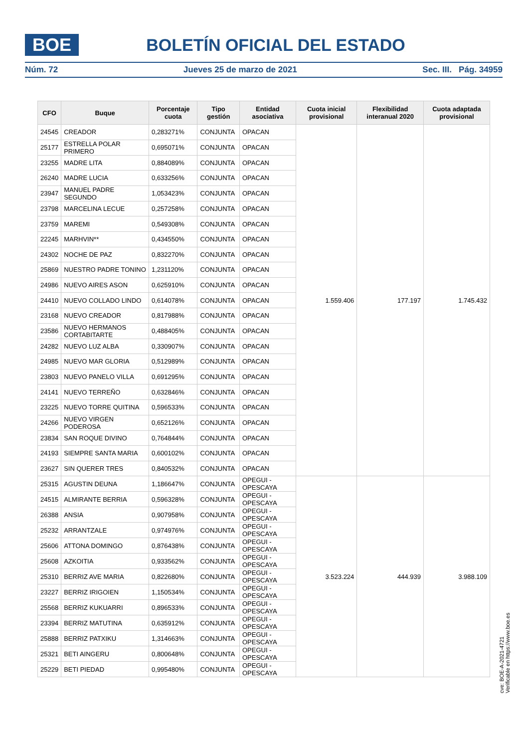BOE
BOLETÍN OFICIAL DEL ESTADO
Núm. 72 Jueves 25 de marzo de 2021 Sec. III. Pág. 34959
| CFO | Buque | Porcentaje cuota | Tipo gestión | Entidad asociativa | Cuota inicial provisional | Flexibilidad interanual 2020 | Cuota adaptada provisional |
| --- | --- | --- | --- | --- | --- | --- | --- |
| 24545 | CREADOR | 0,283271% | CONJUNTA | OPACAN | 1.559.406 | 177.197 | 1.745.432 |
| 25177 | ESTRELLA POLAR PRIMERO | 0,695071% | CONJUNTA | OPACAN | | | |
| 23255 | MADRE LITA | 0,884089% | CONJUNTA | OPACAN | | | |
| 26240 | MADRE LUCIA | 0,633256% | CONJUNTA | OPACAN | | | |
| 23947 | MANUEL PADRE SEGUNDO | 1,053423% | CONJUNTA | OPACAN | | | |
| 23798 | MARCELINA LECUE | 0,257258% | CONJUNTA | OPACAN | | | |
| 23759 | MAREMI | 0,549308% | CONJUNTA | OPACAN | | | |
| 22245 | MARHVIN** | 0,434550% | CONJUNTA | OPACAN | | | |
| 24302 | NOCHE DE PAZ | 0,832270% | CONJUNTA | OPACAN | | | |
| 25869 | NUESTRO PADRE TONINO | 1,231120% | CONJUNTA | OPACAN | | | |
| 24986 | NUEVO AIRES ASON | 0,625910% | CONJUNTA | OPACAN | | | |
| 24410 | NUEVO COLLADO LINDO | 0,614078% | CONJUNTA | OPACAN | | | |
| 23168 | NUEVO CREADOR | 0,817988% | CONJUNTA | OPACAN | | | |
| 23586 | NUEVO HERMANOS CORTABITARTE | 0,488405% | CONJUNTA | OPACAN | | | |
| 24282 | NUEVO LUZ ALBA | 0,330907% | CONJUNTA | OPACAN | | | |
| 24985 | NUEVO MAR GLORIA | 0,512989% | CONJUNTA | OPACAN | | | |
| 23803 | NUEVO PANELO VILLA | 0,691295% | CONJUNTA | OPACAN | | | |
| 24141 | NUEVO TERREÑO | 0,632846% | CONJUNTA | OPACAN | | | |
| 23225 | NUEVO TORRE QUITINA | 0,596533% | CONJUNTA | OPACAN | | | |
| 24266 | NUEVO VIRGEN PODEROSA | 0,652126% | CONJUNTA | OPACAN | | | |
| 23834 | SAN ROQUE DIVINO | 0,764844% | CONJUNTA | OPACAN | | | |
| 24193 | SIEMPRE SANTA MARIA | 0,600102% | CONJUNTA | OPACAN | | | |
| 23627 | SIN QUERER TRES | 0,840532% | CONJUNTA | OPACAN | | | |
| 25315 | AGUSTIN DEUNA | 1,186647% | CONJUNTA | OPEGUI - OPESCAYA | 3.523.224 | 444.939 | 3.988.109 |
| 24515 | ALMIRANTE BERRIA | 0,596328% | CONJUNTA | OPEGUI - OPESCAYA | | | |
| 26388 | ANSIA | 0,907958% | CONJUNTA | OPEGUI - OPESCAYA | | | |
| 25232 | ARRANTZALE | 0,974976% | CONJUNTA | OPEGUI - OPESCAYA | | | |
| 25606 | ATTONA DOMINGO | 0,876438% | CONJUNTA | OPEGUI - OPESCAYA | | | |
| 25608 | AZKOITIA | 0,933562% | CONJUNTA | OPEGUI - OPESCAYA | | | |
| 25310 | BERRIZ AVE MARIA | 0,822680% | CONJUNTA | OPEGUI - OPESCAYA | | | |
| 23227 | BERRIZ IRIGOIEN | 1,150534% | CONJUNTA | OPEGUI - OPESCAYA | | | |
| 25568 | BERRIZ KUKUARRI | 0,896533% | CONJUNTA | OPEGUI - OPESCAYA | | | |
| 23394 | BERRIZ MATUTINA | 0,635912% | CONJUNTA | OPEGUI - OPESCAYA | | | |
| 25888 | BERRIZ PATXIKU | 1,314663% | CONJUNTA | OPEGUI - OPESCAYA | | | |
| 25321 | BETI AINGERU | 0,800648% | CONJUNTA | OPEGUI - OPESCAYA | | | |
| 25229 | BETI PIEDAD | 0,995480% | CONJUNTA | OPEGUI - OPESCAYA | | | |
cve: BOE-A-2021-4721
Verificable en https://www.boe.es